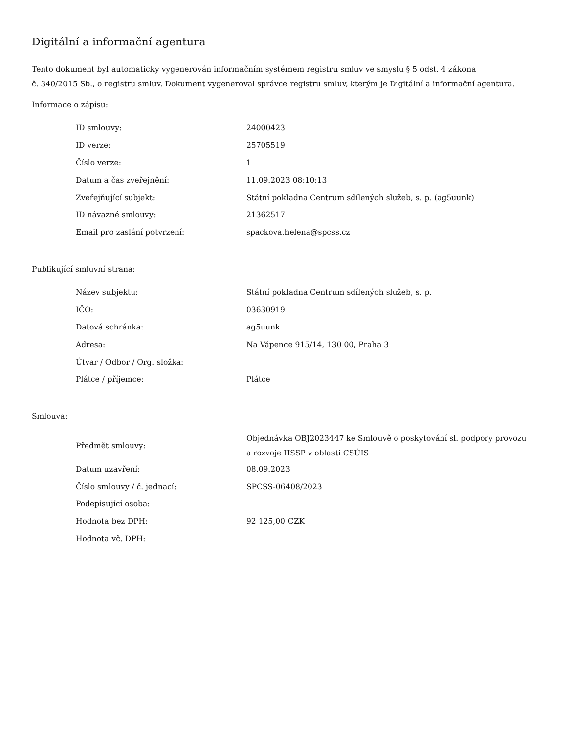Digitální a informační agentura
Tento dokument byl automaticky vygenerován informačním systémem registru smluv ve smyslu § 5 odst. 4 zákona
č. 340/2015 Sb., o registru smluv. Dokument vygeneroval správce registru smluv, kterým je Digitální a informační agentura.
Informace o zápisu:
| ID smlouvy: | 24000423 |
| ID verze: | 25705519 |
| Číslo verze: | 1 |
| Datum a čas zveřejnění: | 11.09.2023 08:10:13 |
| Zveřejňující subjekt: | Státní pokladna Centrum sdílených služeb, s. p. (ag5uunk) |
| ID návazné smlouvy: | 21362517 |
| Email pro zaslání potvrzení: | spackova.helena@spcss.cz |
Publikující smluvní strana:
| Název subjektu: | Státní pokladna Centrum sdílených služeb, s. p. |
| IČO: | 03630919 |
| Datová schránka: | ag5uunk |
| Adresa: | Na Vápence 915/14, 130 00, Praha 3 |
| Útvar / Odbor / Org. složka: | |
| Plátce / příjemce: | Plátce |
Smlouva:
| Předmět smlouvy: | Objednávka OBJ2023447 ke Smlouvě o poskytování sl. podpory provozu a rozvoje IISSP v oblasti CSÚIS |
| Datum uzavření: | 08.09.2023 |
| Číslo smlouvy / č. jednací: | SPCSS-06408/2023 |
| Podepisující osoba: | |
| Hodnota bez DPH: | 92 125,00 CZK |
| Hodnota vč. DPH: | |